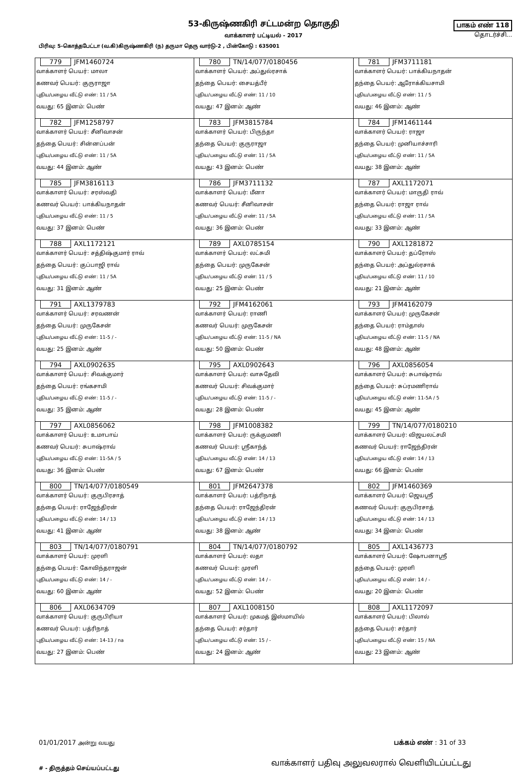53-கிருஷ்ணகிரி சட்டமன்ற தொகுதி
வாக்காளர் பட்டியல் - 2017
பாகம் எண் 118
தொடர்ச்சி...
பிரிவு: 5-கொத்தபேட்டா (வ.கி)கிருஷ்ணகிரி (ந) தருமா தெரு வார்டு-2 , பின்கோடு : 635001
| 779 JFM1460724 வாக்காளர் பெயர்: மாலா கணவர் பெயர்: குருராஜா புதிய/பழைய வீட்டு எண்: 11 / 5A வயது: 65 இனம்: பெண் | 780 TN/14/077/0180456 வாக்காளர் பெயர்: அப்துல்ரசாக் தந்தை பெயர்: சையத்பீர் புதிய/பழைய வீட்டு எண்: 11 / 10 வயது: 47 இனம்: ஆண் | 781 JFM3711181 வாக்காளர் பெயர்: பாக்கியநாதன் தந்தை பெயர்: ஆரோக்கியசாமி புதிய/பழைய வீட்டு எண்: 11 / 5 வயது: 46 இனம்: ஆண் |
| 782 JFM1258797 வாக்காளர் பெயர்: சீனிவாசன் தந்தை பெயர்: சின்னப்பன் புதிய/பழைய வீட்டு எண்: 11 / 5A வயது: 44 இனம்: ஆண் | 783 JFM3815784 வாக்காளர் பெயர்: பிருந்தா தந்தை பெயர்: குருராஜா புதிய/பழைய வீட்டு எண்: 11 / 5A வயது: 43 இனம்: பெண் | 784 JFM1461144 வாக்காளர் பெயர்: ராஜா தந்தை பெயர்: முனியாச்சாரி புதிய/பழைய வீட்டு எண்: 11 / 5A வயது: 38 இனம்: ஆண் |
| 785 JFM3816113 வாக்காளர் பெயர்: சரஸ்வதி கணவர் பெயர்: பாக்கியநாதன் புதிய/பழைய வீட்டு எண்: 11 / 5 வயது: 37 இனம்: பெண் | 786 JFM3711132 வாக்காளர் பெயர்: மீனா கணவர் பெயர்: சீனிவாசன் புதிய/பழைய வீட்டு எண்: 11 / 5A வயது: 36 இனம்: பெண் | 787 AXL1172071 வாக்காளர் பெயர்: மாருதி ராவ் தந்தை பெயர்: ராஜா ராவ் புதிய/பழைய வீட்டு எண்: 11 / 5A வயது: 33 இனம்: ஆண் |
| 788 AXL1172121 வாக்காளர் பெயர்: சத்திஷ்குமார் ராவ் தந்தை பெயர்: குப்பாஜி ராவ் புதிய/பழைய வீட்டு எண்: 11 / 5A வயது: 31 இனம்: ஆண் | 789 AXL0785154 வாக்காளர் பெயர்: லட்சுமி தந்தை பெயர்: முருகேசன் புதிய/பழைய வீட்டு எண்: 11 / 5 வயது: 25 இனம்: பெண் | 790 AXL1281872 வாக்காளர் பெயர்: தப்ரோஸ் தந்தை பெயர்: அப்துல்ரசாக் புதிய/பழைய வீட்டு எண்: 11 / 10 வயது: 21 இனம்: ஆண் |
| 791 AXL1379783 வாக்காளர் பெயர்: சரவணன் தந்தை பெயர்: முருகேசன் புதிய/பழைய வீட்டு எண்: 11-5 / - வயது: 25 இனம்: ஆண் | 792 JFM4162061 வாக்காளர் பெயர்: ராணி கணவர் பெயர்: முருகேசன் புதிய/பழைய வீட்டு எண்: 11-5 / NA வயது: 50 இனம்: பெண் | 793 JFM4162079 வாக்காளர் பெயர்: முருகேசன் தந்தை பெயர்: ராம்தாஸ் புதிய/பழைய வீட்டு எண்: 11-5 / NA வயது: 48 இனம்: ஆண் |
| 794 AXL0902635 வாக்காளர் பெயர்: சிவக்குமார் தந்தை பெயர்: ரங்கசாமி புதிய/பழைய வீட்டு எண்: 11-5 / - வயது: 35 இனம்: ஆண் | 795 AXL0902643 வாக்காளர் பெயர்: வாசுதேவி கணவர் பெயர்: சிவக்குமார் புதிய/பழைய வீட்டு எண்: 11-5 / - வயது: 28 இனம்: பெண் | 796 AXL0856054 வாக்காளர் பெயர்: சுபாஷ்ராவ் தந்தை பெயர்: சுப்ரமணிராவ் புதிய/பழைய வீட்டு எண்: 11-5A / 5 வயது: 45 இனம்: ஆண் |
| 797 AXL0856062 வாக்காளர் பெயர்: உமாபாய் கணவர் பெயர்: சுபாஷ்ராவ் புதிய/பழைய வீட்டு எண்: 11-5A / 5 வயது: 36 இனம்: பெண் | 798 JFM1008382 வாக்காளர் பெயர்: ருக்குமணி கணவர் பெயர்: ஸ்ரீகாந்த் புதிய/பழைய வீட்டு எண்: 14 / 13 வயது: 67 இனம்: பெண் | 799 TN/14/077/0180210 வாக்காளர் பெயர்: விஜயலட்சமி கணவர் பெயர்: ராஜேந்திரன் புதிய/பழைய வீட்டு எண்: 14 / 13 வயது: 66 இனம்: பெண் |
| 800 TN/14/077/0180549 வாக்காளர் பெயர்: குருபிரசாத் தந்தை பெயர்: ராஜேந்திரன் புதிய/பழைய வீட்டு எண்: 14 / 13 வயது: 41 இனம்: ஆண் | 801 JFM2647378 வாக்காளர் பெயர்: பத்ரிநாத் தந்தை பெயர்: ராஜேந்திரன் புதிய/பழைய வீட்டு எண்: 14 / 13 வயது: 38 இனம்: ஆண் | 802 JFM1460369 வாக்காளர் பெயர்: ஜெயஸ்ரீ கணவர் பெயர்: குருபிரசாத் புதிய/பழைய வீட்டு எண்: 14 / 13 வயது: 34 இனம்: பெண் |
| 803 TN/14/077/0180791 வாக்காளர் பெயர்: முரளி தந்தை பெயர்: கோவிந்தராஜன் புதிய/பழைய வீட்டு எண்: 14 / - வயது: 60 இனம்: ஆண் | 804 TN/14/077/0180792 வாக்காளர் பெயர்: லதா கணவர் பெயர்: முரளி புதிய/பழைய வீட்டு எண்: 14 / - வயது: 52 இனம்: பெண் | 805 AXL1436773 வாக்காளர் பெயர்: ஷோபனாஸ்ரீ தந்தை பெயர்: முரளி புதிய/பழைய வீட்டு எண்: 14 / - வயது: 20 இனம்: பெண் |
| 806 AXL0634709 வாக்காளர் பெயர்: குருபிரியா கணவர் பெயர்: பத்ரிநாத் புதிய/பழைய வீட்டு எண்: 14-13 / na வயது: 27 இனம்: பெண் | 807 AXL1008150 வாக்காளர் பெயர்: முகமத் இஸ்மாயில் தந்தை பெயர்: சர்தார் புதிய/பழைய வீட்டு எண்: 15 / - வயது: 24 இனம்: ஆண் | 808 AXL1172097 வாக்காளர் பெயர்: பிலால் தந்தை பெயர்: சர்தார் புதிய/பழைய வீட்டு எண்: 15 / NA வயது: 23 இனம்: ஆண் |
01/01/2017 அன்று வயது
பக்கம் எண் : 31 of 33
# - திருத்தம் செய்யப்பட்டது வாக்காளர் பதிவு அலுவலரால் வெளியிடப்பட்டது